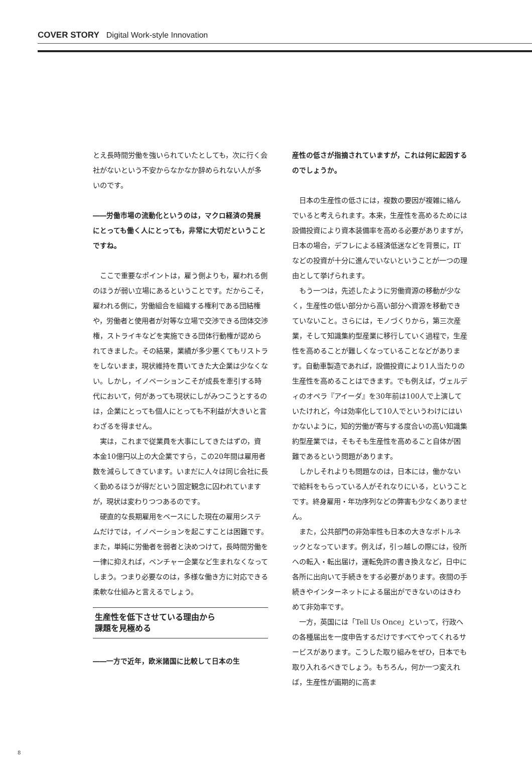COVER STORY Digital Work-style Innovation
とえ長時間労働を強いられていたとしても，次に行く会社がないという不安からなかなか辞められない人が多いのです。
――労働市場の流動化というのは，マクロ経済の発展にとっても働く人にとっても，非常に大切だということですね。
ここで重要なポイントは，雇う側よりも，雇われる側のほうが弱い立場にあるということです。だからこそ，雇われる側に，労働組合を組織する権利である団結権や，労働者と使用者が対等な立場で交渉できる団体交渉権，ストライキなどを実施できる団体行動権が認められてきました。その結果，業績が多少悪くてもリストラをしないまま，現状維持を貫いてきた大企業は少なくない。しかし，イノベーションこそが成長を牽引する時代において，何があっても現状にしがみつこうとするのは，企業にとっても個人にとっても不利益が大きいと言わざるを得ません。
実は，これまで従業員を大事にしてきたはずの，資本金10億円以上の大企業ですら，この20年間は雇用者数を減らしてきています。いまだに人々は同じ会社に長く勤めるほうが得だという固定観念に囚われていますが，現状は変わりつつあるのです。
硬直的な長期雇用をベースにした現在の雇用システムだけでは，イノベーションを起こすことは困難です。また，単純に労働者を弱者と決めつけて，長時間労働を一律に抑えれば，ベンチャー企業など生まれなくなってしまう。つまり必要なのは，多様な働き方に対応できる柔軟な仕組みと言えるでしょう。
生産性を低下させている理由から
課題を見極める
――一方で近年，欧米諸国に比較して日本の生
産性の低さが指摘されていますが，これは何に起因するのでしょうか。
日本の生産性の低さには，複数の要因が複雑に絡んでいると考えられます。本来，生産性を高めるためには設備投資により資本装備率を高める必要がありますが，日本の場合，デフレによる経済低迷などを背景に，ITなどの投資が十分に進んでいないということが一つの理由として挙げられます。
もう一つは，先述したように労働資源の移動が少なく，生産性の低い部分から高い部分へ資源を移動できていないこと。さらには，モノづくりから，第三次産業，そして知識集約型産業に移行していく過程で，生産性を高めることが難しくなっていることなどがあります。自動車製造であれば，設備投資により1人当たりの生産性を高めることはできます。でも例えば，ヴェルディのオペラ『アイーダ』を30年前は100人で上演していたけれど，今は効率化して10人でというわけにはいかないように，知的労働が寄与する度合いの高い知識集約型産業では，そもそも生産性を高めること自体が困難であるという問題があります。
しかしそれよりも問題なのは，日本には，働かないで給料をもらっている人がそれなりにいる，ということです。終身雇用・年功序列などの弊害も少なくありません。
また，公共部門の非効率性も日本の大きなボトルネックとなっています。例えば，引っ越しの際には，役所への転入・転出届け，運転免許の書き換えなど，日中に各所に出向いて手続きをする必要があります。夜間の手続きやインターネットによる届出ができないのはきわめて非効率です。
一方，英国には「Tell Us Once」といって，行政への各種届出を一度申告するだけですべてやってくれるサービスがあります。こうした取り組みをぜひ，日本でも取り入れるべきでしょう。もちろん，何か一つ変えれば，生産性が画期的に高ま
8